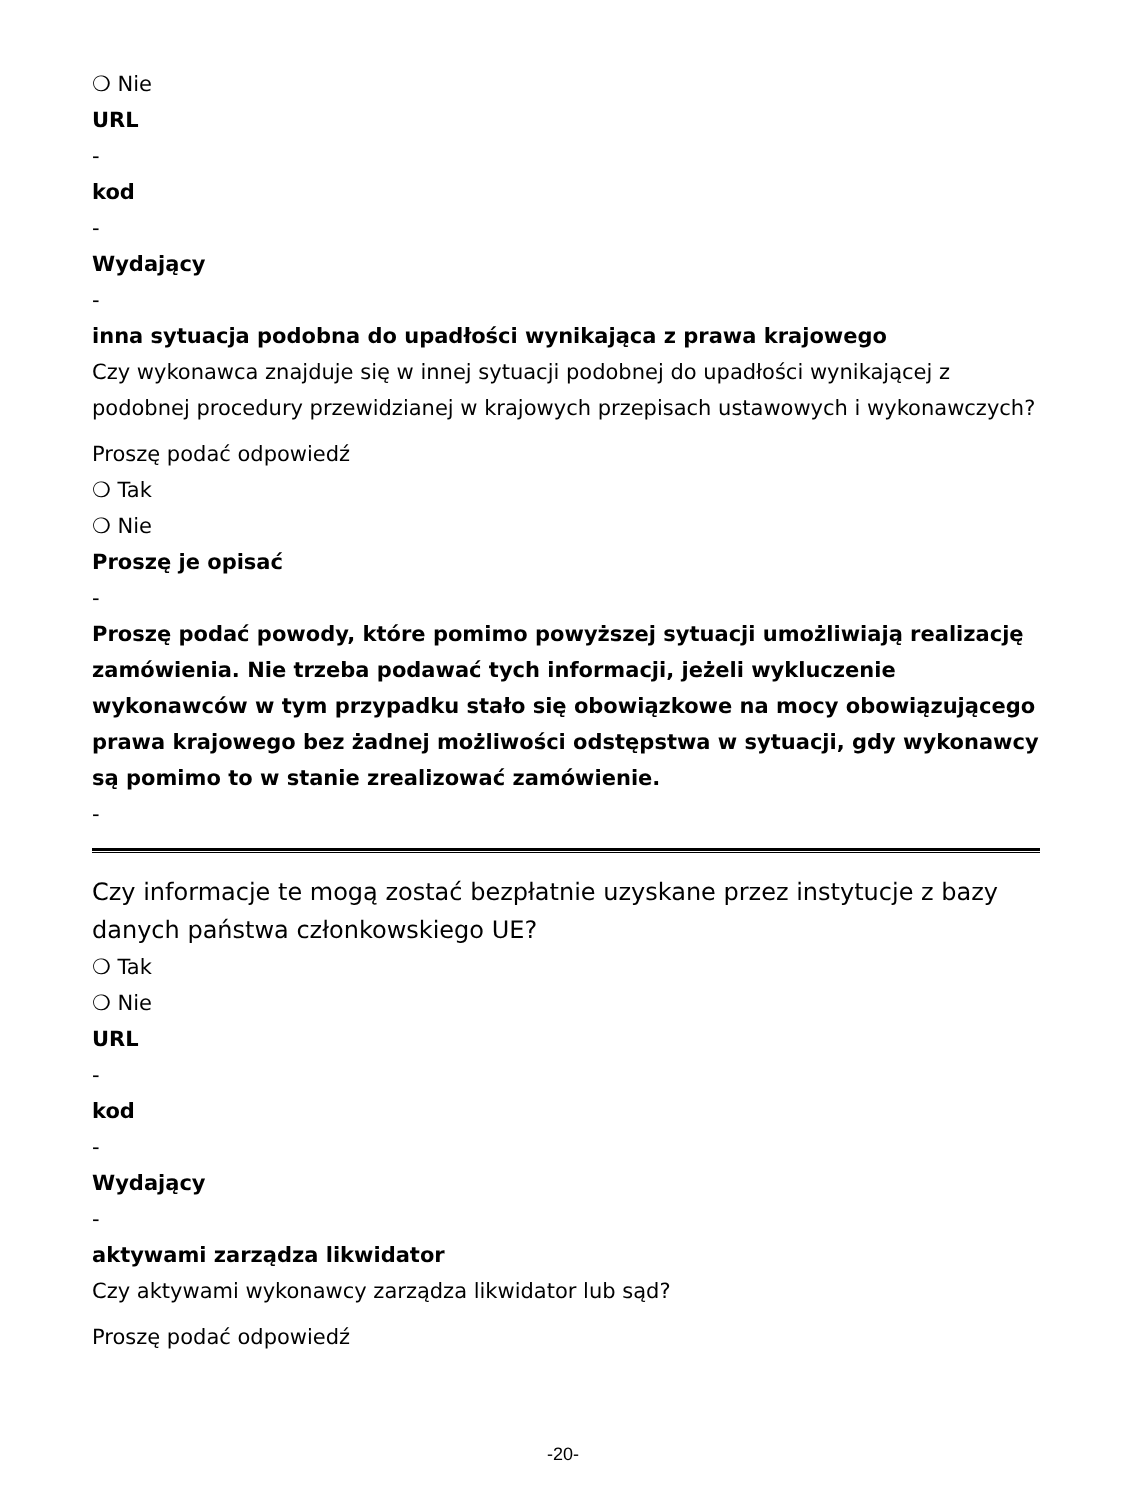❍ Nie
URL
-
kod
-
Wydający
-
inna sytuacja podobna do upadłości wynikająca z prawa krajowego
Czy wykonawca znajduje się w innej sytuacji podobnej do upadłości wynikającej z podobnej procedury przewidzianej w krajowych przepisach ustawowych i wykonawczych?
Proszę podać odpowiedź
❍ Tak
❍ Nie
Proszę je opisać
-
Proszę podać powody, które pomimo powyższej sytuacji umożliwiają realizację zamówienia. Nie trzeba podawać tych informacji, jeżeli wykluczenie wykonawców w tym przypadku stało się obowiązkowe na mocy obowiązującego prawa krajowego bez żadnej możliwości odstępstwa w sytuacji, gdy wykonawcy są pomimo to w stanie zrealizować zamówienie.
-
Czy informacje te mogą zostać bezpłatnie uzyskane przez instytucje z bazy danych państwa członkowskiego UE?
❍ Tak
❍ Nie
URL
-
kod
-
Wydający
-
aktywami zarządza likwidator
Czy aktywami wykonawcy zarządza likwidator lub sąd?
Proszę podać odpowiedź
-20-